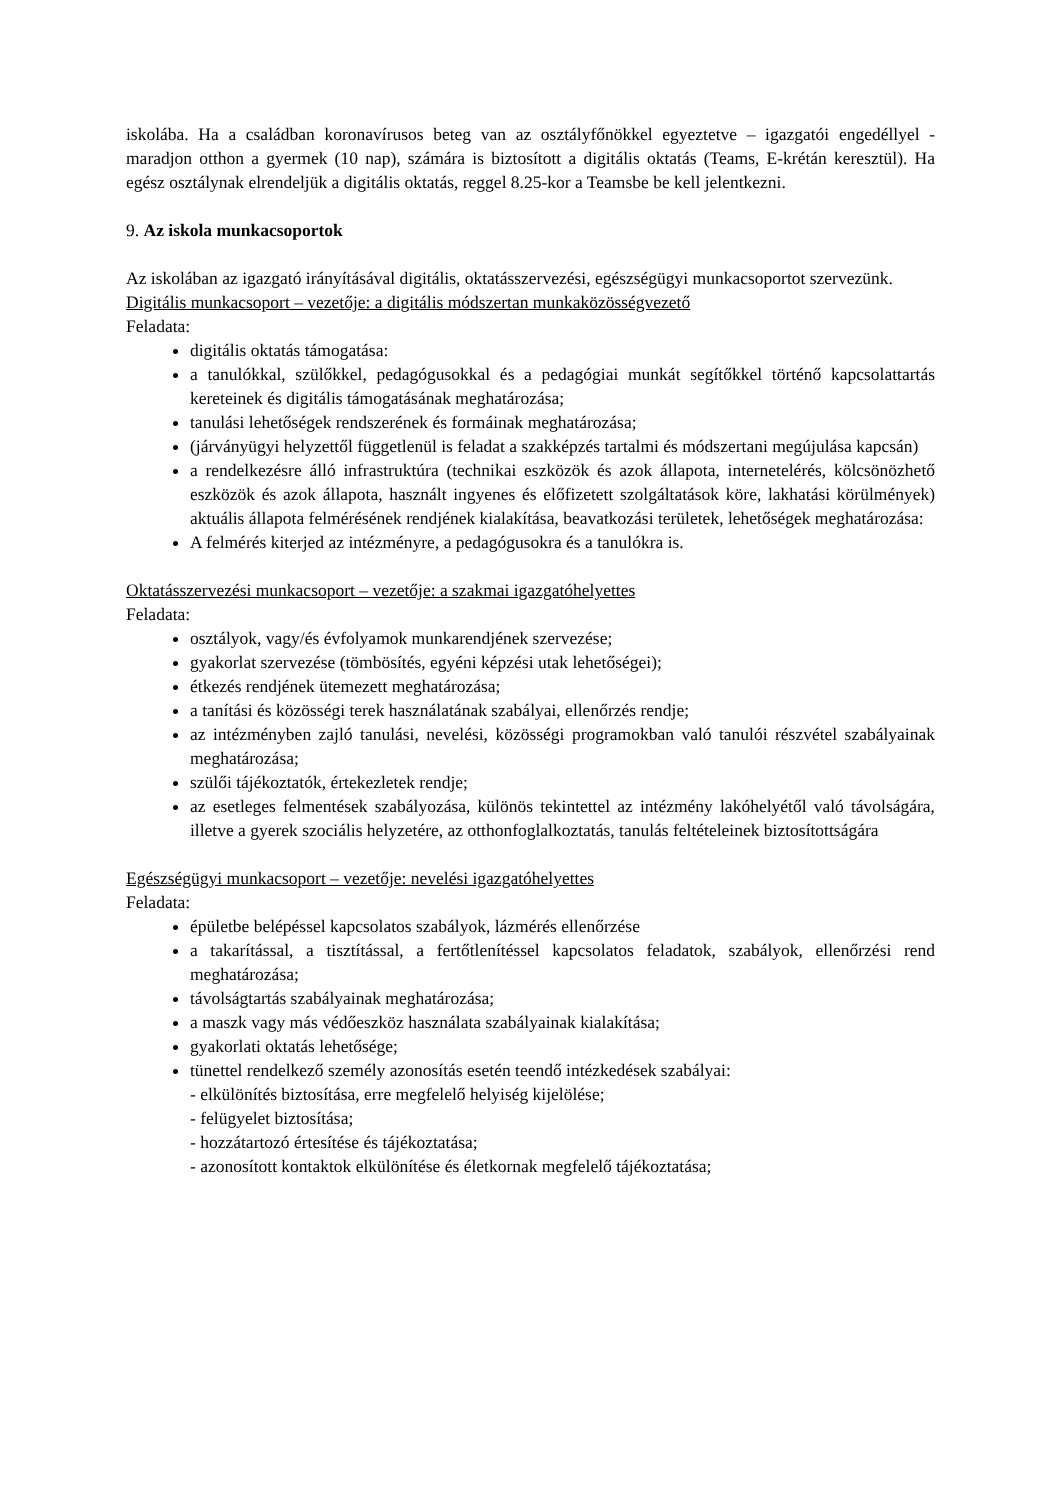iskolába. Ha a családban koronavírusos beteg van az osztályfőnökkel egyeztetve – igazgatói engedéllyel - maradjon otthon a gyermek (10 nap), számára is biztosított a digitális oktatás (Teams, E-krétán keresztül). Ha egész osztálynak elrendeljük a digitális oktatás, reggel 8.25-kor a Teamsbe be kell jelentkezni.
9. Az iskola munkacsoportok
Az iskolában az igazgató irányításával digitális, oktatásszervezési, egészségügyi munkacsoportot szervezünk.
Digitális munkacsoport – vezetője: a digitális módszertan munkaközösségvezető
Feladata:
digitális oktatás támogatása:
a tanulókkal, szülőkkel, pedagógusokkal és a pedagógiai munkát segítőkkel történő kapcsolattartás kereteinek és digitális támogatásának meghatározása;
tanulási lehetőségek rendszerének és formáinak meghatározása;
(járványügyi helyzettől függetlenül is feladat a szakképzés tartalmi és módszertani megújulása kapcsán)
a rendelkezésre álló infrastruktúra (technikai eszközök és azok állapota, internetelérés, kölcsönözhető eszközök és azok állapota, használt ingyenes és előfizetett szolgáltatások köre, lakhatási körülmények) aktuális állapota felmérésének rendjének kialakítása, beavatkozási területek, lehetőségek meghatározása:
A felmérés kiterjed az intézményre, a pedagógusokra és a tanulókra is.
Oktatásszervezési munkacsoport – vezetője: a szakmai igazgatóhelyettes
Feladata:
osztályok, vagy/és évfolyamok munkarendjének szervezése;
gyakorlat szervezése (tömbösítés, egyéni képzési utak lehetőségei);
étkezés rendjének ütemezett meghatározása;
a tanítási és közösségi terek használatának szabályai, ellenőrzés rendje;
az intézményben zajló tanulási, nevelési, közösségi programokban való tanulói részvétel szabályainak meghatározása;
szülői tájékoztatók, értekezletek rendje;
az esetleges felmentések szabályozása, különös tekintettel az intézmény lakóhelyétől való távolságára, illetve a gyerek szociális helyzetére, az otthonfoglalkoztatás, tanulás feltételeinek biztosítottságára
Egészségügyi munkacsoport – vezetője: nevelési igazgatóhelyettes
Feladata:
épületbe belépéssel kapcsolatos szabályok, lázmérés ellenőrzése
a takarítással, a tisztítással, a fertőtlenítéssel kapcsolatos feladatok, szabályok, ellenőrzési rend meghatározása;
távolságtartás szabályainak meghatározása;
a maszk vagy más védőeszköz használata szabályainak kialakítása;
gyakorlati oktatás lehetősége;
tünettel rendelkező személy azonosítás esetén teendő intézkedések szabályai:
- elkülönítés biztosítása, erre megfelelő helyiség kijelölése;
- felügyelet biztosítása;
- hozzátartozó értesítése és tájékoztatása;
- azonosított kontaktok elkülönítése és életkornak megfelelő tájékoztatása;